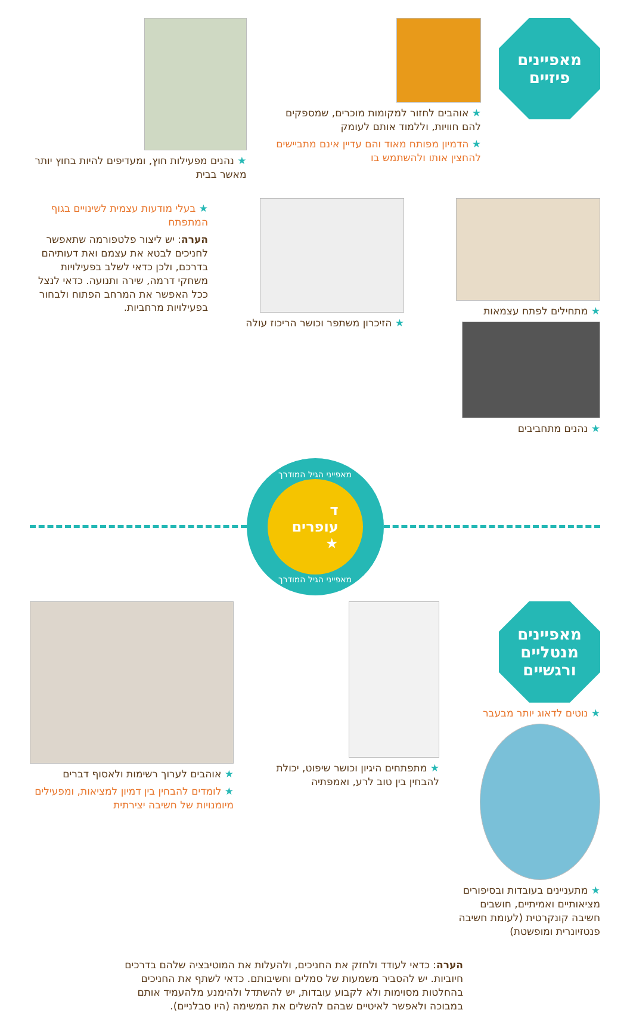מאפיינים
פיזיים
★ אוהבים לחזור למקומות מוכרים, שמספקים להם חוויות, וללמוד אותם לעומק
★ הדמיון מפותח מאוד והם עדיין אינם מתביישים להחצין אותו ולהשתמש בו
★ נהנים מפעילות חוץ, ומעדיפים להיות בחוץ יותר מאשר בבית
★ מתחילים לפתח עצמאות
★ נהנים מתחביבים
★ הזיכרון משתפר וכושר הריכוז עולה
★ בעלי מודעות עצמית לשינויים בגוף המתפתח
הערה: יש ליצור פלטפורמה שתאפשר לחניכים לבטא את עצמם ואת דעותיהם בדרכם, ולכן כדאי לשלב בפעילויות משחקי דרמה, שירה ותנועה. כדאי לנצל ככל האפשר את המרחב הפתוח ולבחור בפעילויות מרחביות.
מאפייני הגיל המודרך
ד
עופרים
★
מאפייני הגיל המודרך
מאפיינים
מנטליים
ורגשיים
★ נוטים לדאוג יותר מבעבר
★ מתעניינים בעובדות ובסיפורים מציאותיים ואמיתיים, חושבים חשיבה קונקרטית (לעומת חשיבה פנטזיונרית ומופשטת)
★ מתפתחים היגיון וכושר שיפוט, יכולת להבחין בין טוב לרע, ואמפתיה
★ אוהבים לערוך רשימות ולאסוף דברים
★ לומדים להבחין בין דמיון למציאות, ומפעילים מיומנויות של חשיבה יצירתית
הערה: כדאי לעודד ולחזק את החניכים, ולהעלות את המוטיבציה שלהם בדרכים חיוביות. יש להסביר משמעות של סמלים וחשיבותם. כדאי לשתף את החניכים בהחלטות מסוימות ולא לקבוע עובדות, יש להשתדל ולהימנע מלהעמיד אותם במבוכה ולאפשר לאיטיים שבהם להשלים את המשימה (היו סבלניים).